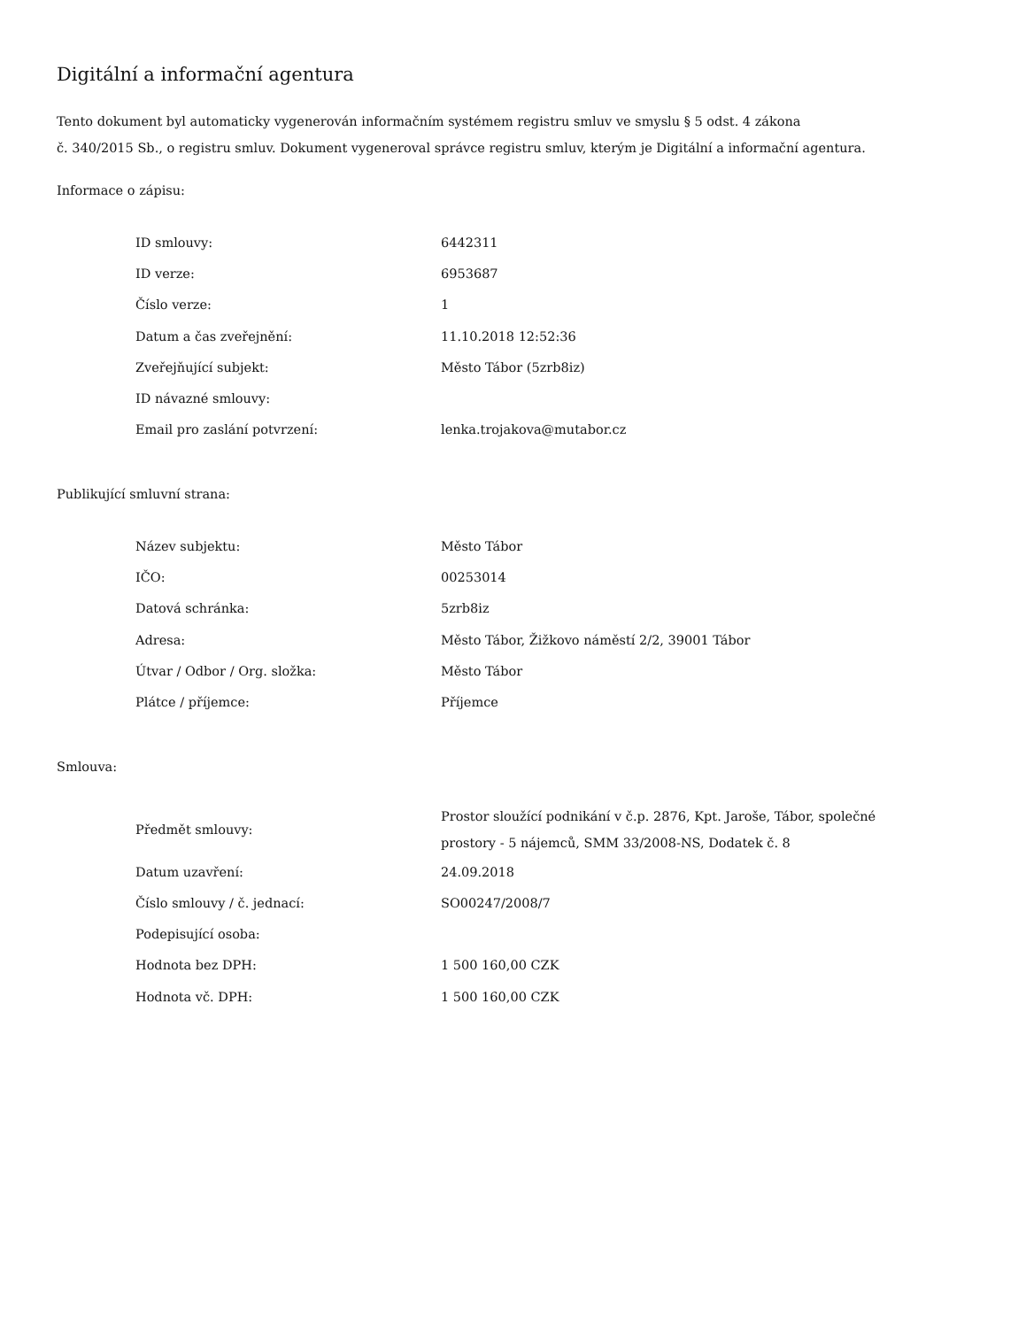Digitální a informační agentura
Tento dokument byl automaticky vygenerován informačním systémem registru smluv ve smyslu § 5 odst. 4 zákona
č. 340/2015 Sb., o registru smluv. Dokument vygeneroval správce registru smluv, kterým je Digitální a informační agentura.
Informace o zápisu:
| ID smlouvy: | 6442311 |
| ID verze: | 6953687 |
| Číslo verze: | 1 |
| Datum a čas zveřejnění: | 11.10.2018 12:52:36 |
| Zveřejňující subjekt: | Město Tábor (5zrb8iz) |
| ID návazné smlouvy: | |
| Email pro zaslání potvrzení: | lenka.trojakova@mutabor.cz |
Publikující smluvní strana:
| Název subjektu: | Město Tábor |
| IČO: | 00253014 |
| Datová schránka: | 5zrb8iz |
| Adresa: | Město Tábor, Žižkovo náměstí 2/2, 39001 Tábor |
| Útvar / Odbor / Org. složka: | Město Tábor |
| Plátce / příjemce: | Příjemce |
Smlouva:
| Předmět smlouvy: | Prostor sloužící podnikání v č.p. 2876, Kpt. Jaroše, Tábor, společné prostory - 5 nájemců, SMM 33/2008-NS, Dodatek č. 8 |
| Datum uzavření: | 24.09.2018 |
| Číslo smlouvy / č. jednací: | SO00247/2008/7 |
| Podepisující osoba: | |
| Hodnota bez DPH: | 1 500 160,00 CZK |
| Hodnota vč. DPH: | 1 500 160,00 CZK |